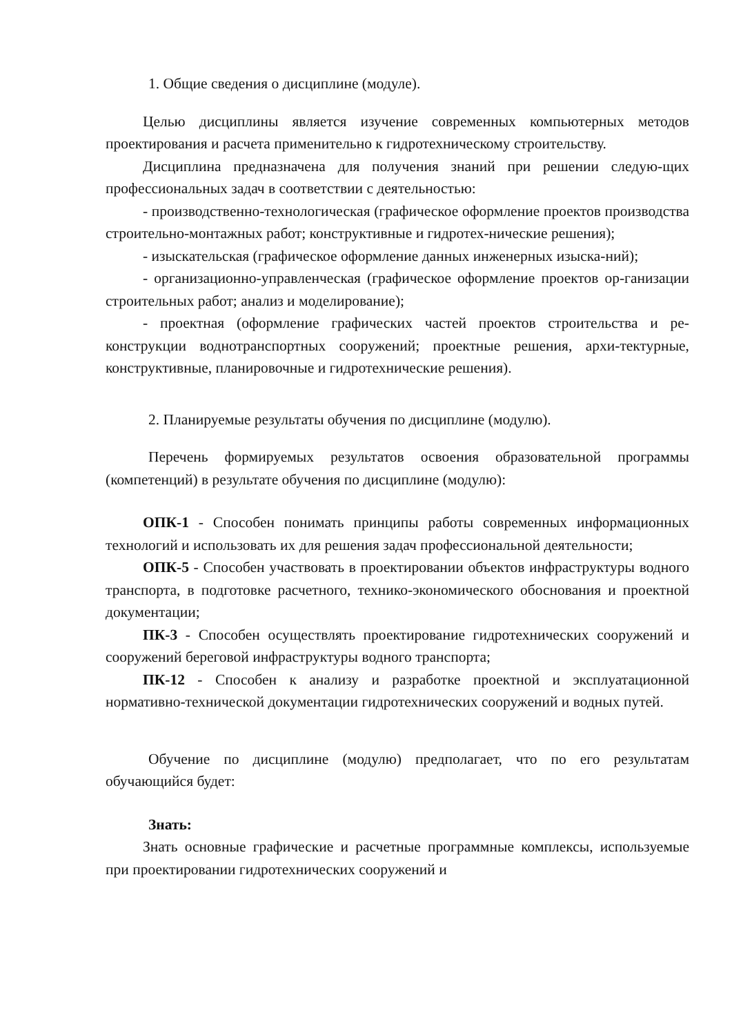1. Общие сведения о дисциплине (модуле).
Целью дисциплины является изучение современных компьютерных методов проектирования и расчета применительно к гидротехническому строительству.
Дисциплина предназначена для получения знаний при решении следую-щих профессиональных задач в соответствии с деятельностью:
- производственно-технологическая (графическое оформление проектов производства строительно-монтажных работ; конструктивные и гидротех-нические решения);
- изыскательская (графическое оформление данных инженерных изыска-ний);
- организационно-управленческая (графическое оформление проектов ор-ганизации строительных работ; анализ и моделирование);
- проектная (оформление графических частей проектов строительства и ре-конструкции воднотранспортных сооружений; проектные решения, архи-тектурные, конструктивные, планировочные и гидротехнические решения).
2. Планируемые результаты обучения по дисциплине (модулю).
Перечень формируемых результатов освоения образовательной программы (компетенций) в результате обучения по дисциплине (модулю):
ОПК-1 - Способен понимать принципы работы современных информационных технологий и использовать их для решения задач профессиональной деятельности;
ОПК-5 - Способен участвовать в проектировании объектов инфраструктуры водного транспорта, в подготовке расчетного, технико-экономического обоснования и проектной документации;
ПК-3 - Способен осуществлять проектирование гидротехнических сооружений и сооружений береговой инфраструктуры водного транспорта;
ПК-12 - Способен к анализу и разработке проектной и эксплуатационной нормативно-технической документации гидротехнических сооружений и водных путей.
Обучение по дисциплине (модулю) предполагает, что по его результатам обучающийся будет:
Знать:
Знать основные графические и расчетные программные комплексы, используемые при проектировании гидротехнических сооружений и